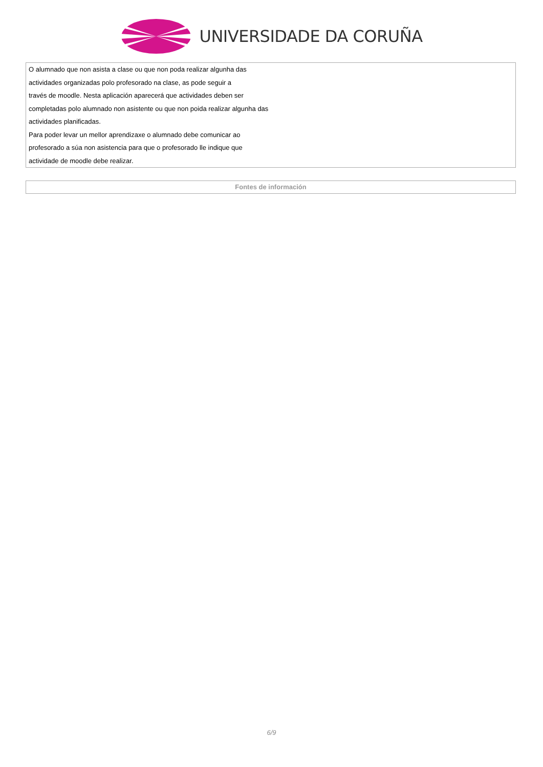UNIVERSIDADE DA CORUÑA
| O alumnado que non asista a clase ou que non poda realizar algunha das actividades organizadas polo profesorado na clase, as pode seguir a través de moodle. Nesta aplicación aparecerá que actividades deben ser completadas polo alumnado non asistente ou que non poida realizar algunha das actividades planificadas. Para poder levar un mellor aprendizaxe o alumnado debe comunicar ao profesorado a súa non asistencia para que o profesorado lle indique que actividade de moodle debe realizar. |
| Fontes de información |
6/9